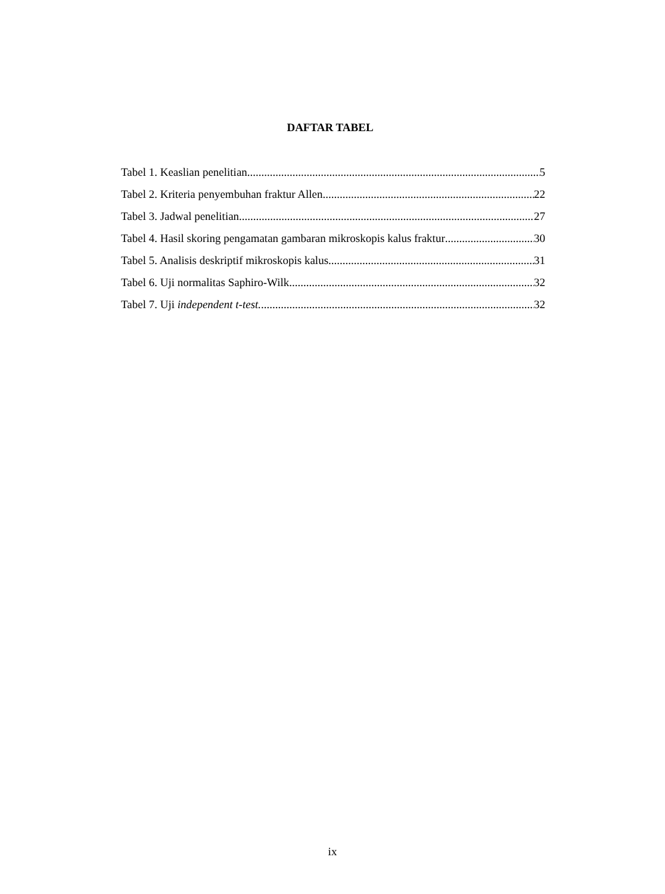DAFTAR TABEL
Tabel 1. Keaslian penelitian 5
Tabel 2. Kriteria penyembuhan fraktur Allen 22
Tabel 3. Jadwal penelitian 27
Tabel 4. Hasil skoring pengamatan gambaran mikroskopis kalus fraktur 30
Tabel 5. Analisis deskriptif mikroskopis kalus 31
Tabel 6. Uji normalitas Saphiro-Wilk 32
Tabel 7. Uji independent t-test. 32
ix